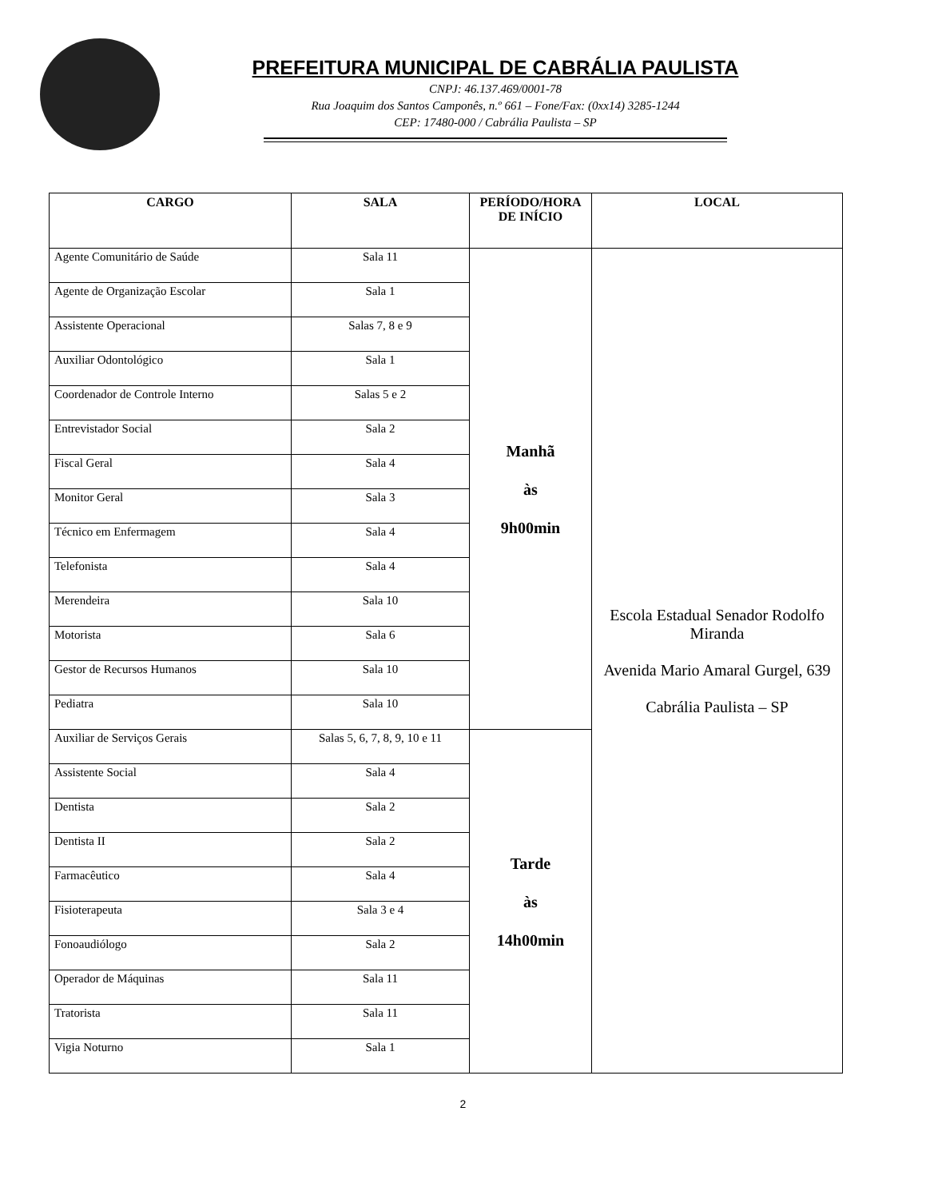PREFEITURA MUNICIPAL DE CABRÁLIA PAULISTA
CNPJ: 46.137.469/0001-78
Rua Joaquim dos Santos Camponês, n.º 661 – Fone/Fax: (0xx14) 3285-1244
CEP: 17480-000 / Cabrália Paulista – SP
| CARGO | SALA | PERÍODO/HORA DE INÍCIO | LOCAL |
| --- | --- | --- | --- |
| Agente Comunitário de Saúde | Sala 11 | Manhã às 9h00min | Escola Estadual Senador Rodolfo Miranda Avenida Mario Amaral Gurgel, 639 Cabrália Paulista – SP |
| Agente de Organização Escolar | Sala 1 | | |
| Assistente Operacional | Salas 7, 8 e 9 | | |
| Auxiliar Odontológico | Sala 1 | | |
| Coordenador de Controle Interno | Salas 5 e 2 | | |
| Entrevistador Social | Sala 2 | | |
| Fiscal Geral | Sala 4 | | |
| Monitor Geral | Sala 3 | | |
| Técnico em Enfermagem | Sala 4 | | |
| Telefonista | Sala 4 | | |
| Merendeira | Sala 10 | | |
| Motorista | Sala 6 | | |
| Gestor de Recursos Humanos | Sala 10 | | |
| Pediatra | Sala 10 | | |
| Auxiliar de Serviços Gerais | Salas 5, 6, 7, 8, 9, 10 e 11 | Tarde às 14h00min | |
| Assistente Social | Sala 4 | | |
| Dentista | Sala 2 | | |
| Dentista II | Sala 2 | | |
| Farmacêutico | Sala 4 | | |
| Fisioterapeuta | Sala 3 e 4 | | |
| Fonoaudiólogo | Sala 2 | | |
| Operador de Máquinas | Sala 11 | | |
| Tratorista | Sala 11 | | |
| Vigia Noturno | Sala 1 | | |
2